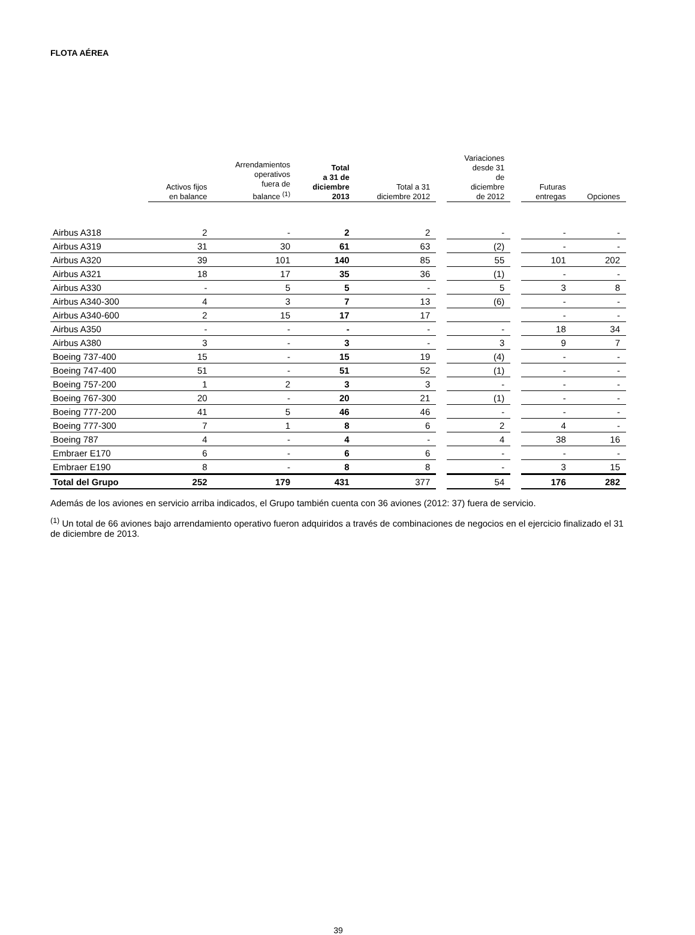FLOTA AÉREA
| | Activos fijos en balance | Arrendamientos operativos fuera de balance <sup>(1)</sup> | Total a 31 de diciembre 2013 | Total a 31 diciembre 2012 | | Variaciones desde 31 de diciembre de 2012 | | Futuras entregas | Opciones |
| --- | --- | --- | --- | --- | --- | --- | --- | --- | --- |
| Airbus A318 | 2 | - | 2 | 2 | | - | | - | - |
| Airbus A319 | 31 | 30 | 61 | 63 | | (2) | | - | - |
| Airbus A320 | 39 | 101 | 140 | 85 | | 55 | | 101 | 202 |
| Airbus A321 | 18 | 17 | 35 | 36 | | (1) | | - | - |
| Airbus A330 | - | 5 | 5 | - | | 5 | | 3 | 8 |
| Airbus A340-300 | 4 | 3 | 7 | 13 | | (6) | | - | - |
| Airbus A340-600 | 2 | 15 | 17 | 17 | | | | - | - |
| Airbus A350 | - | - | - | - | | - | | 18 | 34 |
| Airbus A380 | 3 | - | 3 | - | | 3 | | 9 | 7 |
| Boeing 737-400 | 15 | - | 15 | 19 | | (4) | | - | - |
| Boeing 747-400 | 51 | - | 51 | 52 | | (1) | | - | - |
| Boeing 757-200 | 1 | 2 | 3 | 3 | | - | | - | - |
| Boeing 767-300 | 20 | - | 20 | 21 | | (1) | | - | - |
| Boeing 777-200 | 41 | 5 | 46 | 46 | | - | | - | - |
| Boeing 777-300 | 7 | 1 | 8 | 6 | | 2 | | 4 | - |
| Boeing 787 | 4 | - | 4 | - | | 4 | | 38 | 16 |
| Embraer E170 | 6 | - | 6 | 6 | | - | | - | - |
| Embraer E190 | 8 | - | 8 | 8 | | - | | 3 | 15 |
| Total del Grupo | 252 | 179 | 431 | 377 | | 54 | | 176 | 282 |
Además de los aviones en servicio arriba indicados, el Grupo también cuenta con 36 aviones (2012: 37) fuera de servicio.
<sup>(1)</sup> Un total de 66 aviones bajo arrendamiento operativo fueron adquiridos a través de combinaciones de negocios en el ejercicio finalizado el 31 de diciembre de 2013.
39